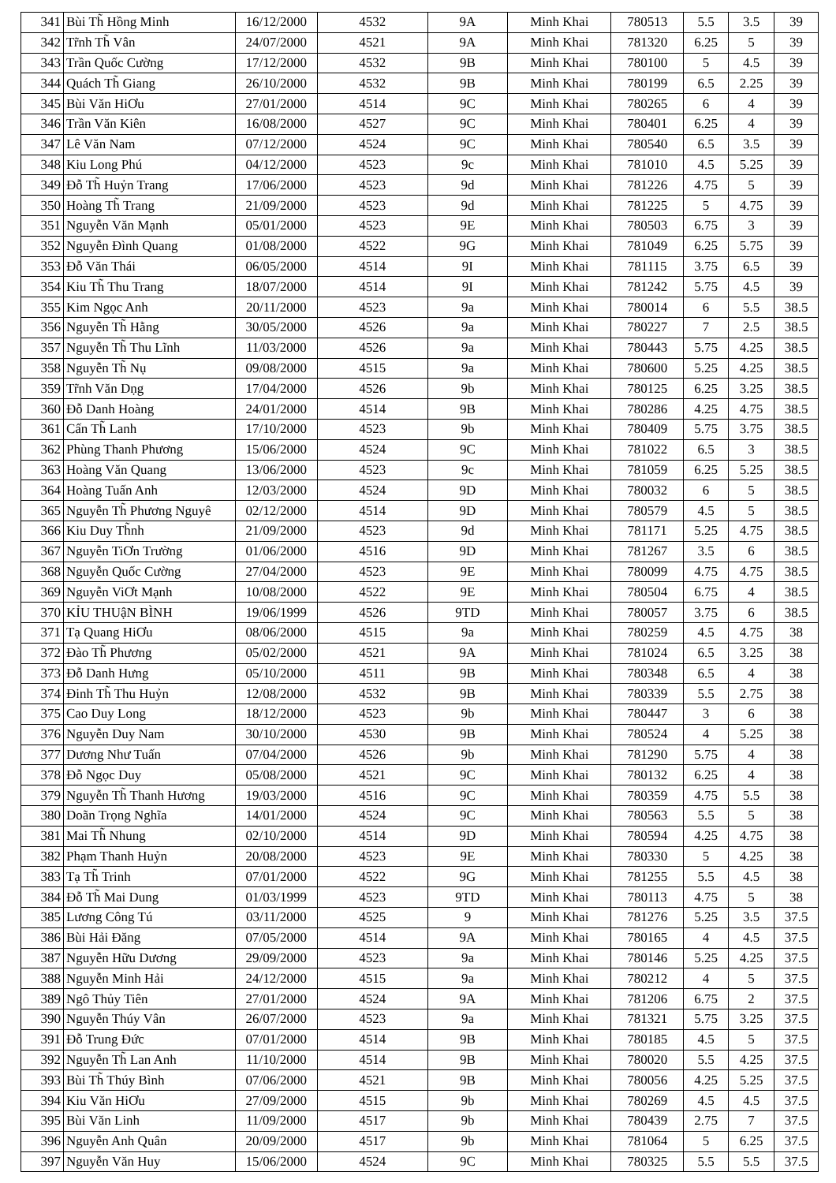| 341 | Bùi Th̃ Hồng Minh | 16/12/2000 | 4532 | 9A | Minh Khai | 780513 | 5.5 | 3.5 | 39 |
| 342 | Tr̃nh Th̃ Vân | 24/07/2000 | 4521 | 9A | Minh Khai | 781320 | 6.25 | 5 | 39 |
| 343 | Trần Quốc Cường | 17/12/2000 | 4532 | 9B | Minh Khai | 780100 | 5 | 4.5 | 39 |
| 344 | Quách Th̃ Giang | 26/10/2000 | 4532 | 9B | Minh Khai | 780199 | 6.5 | 2.25 | 39 |
| 345 | Bùi Văn HiƠu | 27/01/2000 | 4514 | 9C | Minh Khai | 780265 | 6 | 4 | 39 |
| 346 | Trần Văn Kiên | 16/08/2000 | 4527 | 9C | Minh Khai | 780401 | 6.25 | 4 | 39 |
| 347 | Lê Văn Nam | 07/12/2000 | 4524 | 9C | Minh Khai | 780540 | 6.5 | 3.5 | 39 |
| 348 | Kiu Long Phú | 04/12/2000 | 4523 | 9c | Minh Khai | 781010 | 4.5 | 5.25 | 39 |
| 349 | Đỗ Th̃ Huỷn Trang | 17/06/2000 | 4523 | 9d | Minh Khai | 781226 | 4.75 | 5 | 39 |
| 350 | Hoàng Th̃ Trang | 21/09/2000 | 4523 | 9d | Minh Khai | 781225 | 5 | 4.75 | 39 |
| 351 | Nguyễn Văn Mạnh | 05/01/2000 | 4523 | 9E | Minh Khai | 780503 | 6.75 | 3 | 39 |
| 352 | Nguyễn Đình Quang | 01/08/2000 | 4522 | 9G | Minh Khai | 781049 | 6.25 | 5.75 | 39 |
| 353 | Đỗ Văn Thái | 06/05/2000 | 4514 | 9I | Minh Khai | 781115 | 3.75 | 6.5 | 39 |
| 354 | Kiu Th̃ Thu Trang | 18/07/2000 | 4514 | 9I | Minh Khai | 781242 | 5.75 | 4.5 | 39 |
| 355 | Kim Ngọc Anh | 20/11/2000 | 4523 | 9a | Minh Khai | 780014 | 6 | 5.5 | 38.5 |
| 356 | Nguyễn Th̃ Hằng | 30/05/2000 | 4526 | 9a | Minh Khai | 780227 | 7 | 2.5 | 38.5 |
| 357 | Nguyễn Th̃ Thu Lĩnh | 11/03/2000 | 4526 | 9a | Minh Khai | 780443 | 5.75 | 4.25 | 38.5 |
| 358 | Nguyễn Th̃ Nụ | 09/08/2000 | 4515 | 9a | Minh Khai | 780600 | 5.25 | 4.25 | 38.5 |
| 359 | Tr̃nh Văn Dṇg | 17/04/2000 | 4526 | 9b | Minh Khai | 780125 | 6.25 | 3.25 | 38.5 |
| 360 | Đỗ Danh Hoàng | 24/01/2000 | 4514 | 9B | Minh Khai | 780286 | 4.25 | 4.75 | 38.5 |
| 361 | Cấn Th̃ Lanh | 17/10/2000 | 4523 | 9b | Minh Khai | 780409 | 5.75 | 3.75 | 38.5 |
| 362 | Phùng Thanh Phương | 15/06/2000 | 4524 | 9C | Minh Khai | 781022 | 6.5 | 3 | 38.5 |
| 363 | Hoàng Văn Quang | 13/06/2000 | 4523 | 9c | Minh Khai | 781059 | 6.25 | 5.25 | 38.5 |
| 364 | Hoàng Tuấn Anh | 12/03/2000 | 4524 | 9D | Minh Khai | 780032 | 6 | 5 | 38.5 |
| 365 | Nguyễn Th̃ Phương Nguyê | 02/12/2000 | 4514 | 9D | Minh Khai | 780579 | 4.5 | 5 | 38.5 |
| 366 | Kiu Duy Th̃nh | 21/09/2000 | 4523 | 9d | Minh Khai | 781171 | 5.25 | 4.75 | 38.5 |
| 367 | Nguyễn TiƠn Trường | 01/06/2000 | 4516 | 9D | Minh Khai | 781267 | 3.5 | 6 | 38.5 |
| 368 | Nguyễn Quốc Cường | 27/04/2000 | 4523 | 9E | Minh Khai | 780099 | 4.75 | 4.75 | 38.5 |
| 369 | Nguyễn ViƠt Mạnh | 10/08/2000 | 4522 | 9E | Minh Khai | 780504 | 6.75 | 4 | 38.5 |
| 370 | KỈU THUậN BÌNH | 19/06/1999 | 4526 | 9TD | Minh Khai | 780057 | 3.75 | 6 | 38.5 |
| 371 | Tạ Quang HiƠu | 08/06/2000 | 4515 | 9a | Minh Khai | 780259 | 4.5 | 4.75 | 38 |
| 372 | Đào Th̃ Phương | 05/02/2000 | 4521 | 9A | Minh Khai | 781024 | 6.5 | 3.25 | 38 |
| 373 | Đỗ Danh Hưng | 05/10/2000 | 4511 | 9B | Minh Khai | 780348 | 6.5 | 4 | 38 |
| 374 | Đinh Th̃ Thu Huỷn | 12/08/2000 | 4532 | 9B | Minh Khai | 780339 | 5.5 | 2.75 | 38 |
| 375 | Cao Duy Long | 18/12/2000 | 4523 | 9b | Minh Khai | 780447 | 3 | 6 | 38 |
| 376 | Nguyễn Duy Nam | 30/10/2000 | 4530 | 9B | Minh Khai | 780524 | 4 | 5.25 | 38 |
| 377 | Dương Như Tuấn | 07/04/2000 | 4526 | 9b | Minh Khai | 781290 | 5.75 | 4 | 38 |
| 378 | Đỗ Ngọc Duy | 05/08/2000 | 4521 | 9C | Minh Khai | 780132 | 6.25 | 4 | 38 |
| 379 | Nguyễn Th̃ Thanh Hương | 19/03/2000 | 4516 | 9C | Minh Khai | 780359 | 4.75 | 5.5 | 38 |
| 380 | Doãn Trọng Nghĩa | 14/01/2000 | 4524 | 9C | Minh Khai | 780563 | 5.5 | 5 | 38 |
| 381 | Mai Th̃ Nhung | 02/10/2000 | 4514 | 9D | Minh Khai | 780594 | 4.25 | 4.75 | 38 |
| 382 | Phạm Thanh Huỷn | 20/08/2000 | 4523 | 9E | Minh Khai | 780330 | 5 | 4.25 | 38 |
| 383 | Tạ Th̃ Trinh | 07/01/2000 | 4522 | 9G | Minh Khai | 781255 | 5.5 | 4.5 | 38 |
| 384 | Đỗ Th̃ Mai Dung | 01/03/1999 | 4523 | 9TD | Minh Khai | 780113 | 4.75 | 5 | 38 |
| 385 | Lương Công Tú | 03/11/2000 | 4525 | 9 | Minh Khai | 781276 | 5.25 | 3.5 | 37.5 |
| 386 | Bùi Hải Đăng | 07/05/2000 | 4514 | 9A | Minh Khai | 780165 | 4 | 4.5 | 37.5 |
| 387 | Nguyễn Hữu Dương | 29/09/2000 | 4523 | 9a | Minh Khai | 780146 | 5.25 | 4.25 | 37.5 |
| 388 | Nguyễn Minh Hải | 24/12/2000 | 4515 | 9a | Minh Khai | 780212 | 4 | 5 | 37.5 |
| 389 | Ngô Thủy Tiên | 27/01/2000 | 4524 | 9A | Minh Khai | 781206 | 6.75 | 2 | 37.5 |
| 390 | Nguyễn Thúy Vân | 26/07/2000 | 4523 | 9a | Minh Khai | 781321 | 5.75 | 3.25 | 37.5 |
| 391 | Đỗ Trung Đức | 07/01/2000 | 4514 | 9B | Minh Khai | 780185 | 4.5 | 5 | 37.5 |
| 392 | Nguyễn Th̃ Lan Anh | 11/10/2000 | 4514 | 9B | Minh Khai | 780020 | 5.5 | 4.25 | 37.5 |
| 393 | Bùi Th̃ Thúy Bình | 07/06/2000 | 4521 | 9B | Minh Khai | 780056 | 4.25 | 5.25 | 37.5 |
| 394 | Kiu Văn HiƠu | 27/09/2000 | 4515 | 9b | Minh Khai | 780269 | 4.5 | 4.5 | 37.5 |
| 395 | Bùi Văn Linh | 11/09/2000 | 4517 | 9b | Minh Khai | 780439 | 2.75 | 7 | 37.5 |
| 396 | Nguyễn Anh Quân | 20/09/2000 | 4517 | 9b | Minh Khai | 781064 | 5 | 6.25 | 37.5 |
| 397 | Nguyễn Văn Huy | 15/06/2000 | 4524 | 9C | Minh Khai | 780325 | 5.5 | 5.5 | 37.5 |